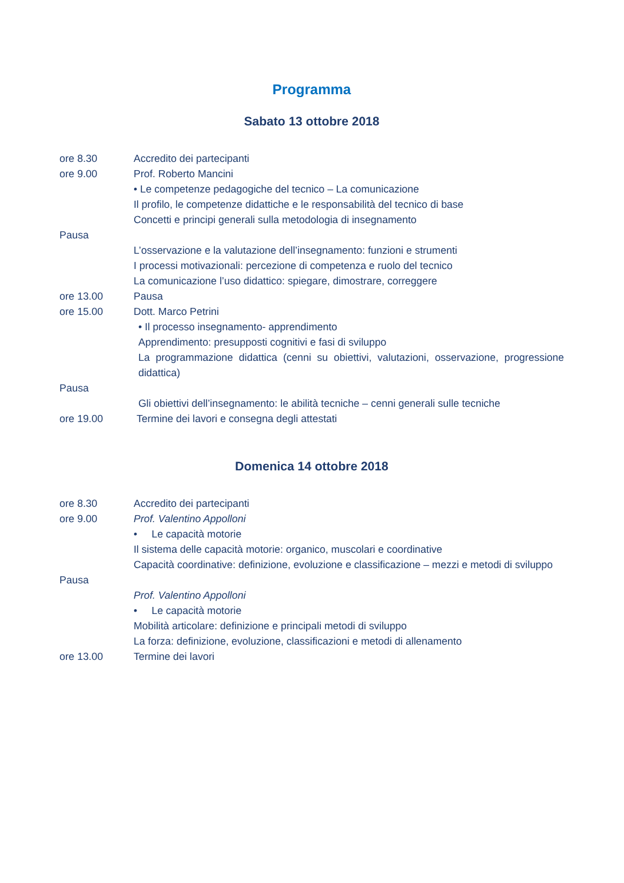Programma
Sabato 13 ottobre 2018
ore 8.30 Accredito dei partecipanti
ore 9.00 Prof. Roberto Mancini
• Le competenze pedagogiche del tecnico – La comunicazione
Il profilo, le competenze didattiche e le responsabilità del tecnico di base
Concetti e principi generali sulla metodologia di insegnamento
Pausa
L’osservazione e la valutazione dell’insegnamento: funzioni e strumenti
I processi motivazionali: percezione di competenza e ruolo del tecnico
La comunicazione l’uso didattico: spiegare, dimostrare, correggere
ore 13.00 Pausa
ore 15.00 Dott. Marco Petrini
• Il processo insegnamento- apprendimento
Apprendimento: presupposti cognitivi e fasi di sviluppo
La programmazione didattica (cenni su obiettivi, valutazioni, osservazione, progressione didattica)
Pausa
Gli obiettivi dell’insegnamento: le abilità tecniche – cenni generali sulle tecniche
ore 19.00 Termine dei lavori e consegna degli attestati
Domenica 14 ottobre 2018
ore 8.30 Accredito dei partecipanti
ore 9.00 Prof. Valentino Appolloni
• Le capacità motorie
Il sistema delle capacità motorie: organico, muscolari e coordinative
Capacità coordinative: definizione, evoluzione e classificazione – mezzi e metodi di sviluppo
Pausa
Prof. Valentino Appolloni
• Le capacità motorie
Mobilità articolare: definizione e principali metodi di sviluppo
La forza: definizione, evoluzione, classificazioni e metodi di allenamento
ore 13.00 Termine dei lavori